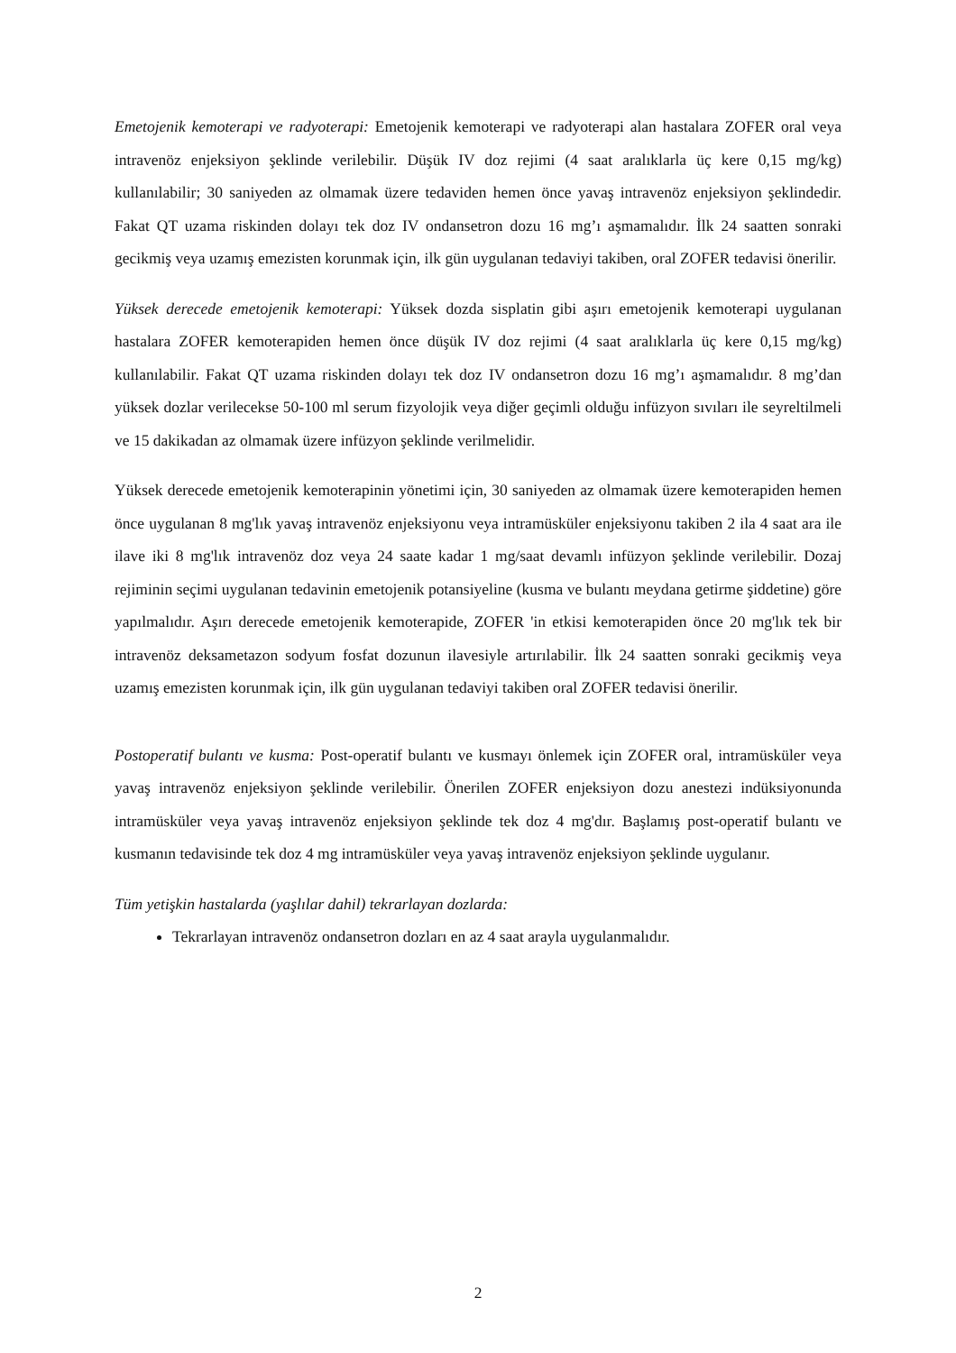Emetojenik kemoterapi ve radyoterapi: Emetojenik kemoterapi ve radyoterapi alan hastalara ZOFER oral veya intravenöz enjeksiyon şeklinde verilebilir. Düşük IV doz rejimi (4 saat aralıklarla üç kere 0,15 mg/kg) kullanılabilir; 30 saniyeden az olmamak üzere tedaviden hemen önce yavaş intravenöz enjeksiyon şeklindedir. Fakat QT uzama riskinden dolayı tek doz IV ondansetron dozu 16 mg’ı aşmamalıdır. İlk 24 saatten sonraki gecikmiş veya uzamış emezisten korunmak için, ilk gün uygulanan tedaviyi takiben, oral ZOFER tedavisi önerilir.
Yüksek derecede emetojenik kemoterapi: Yüksek dozda sisplatin gibi aşırı emetojenik kemoterapi uygulanan hastalara ZOFER kemoterapiden hemen önce düşük IV doz rejimi (4 saat aralıklarla üç kere 0,15 mg/kg) kullanılabilir. Fakat QT uzama riskinden dolayı tek doz IV ondansetron dozu 16 mg’ı aşmamalıdır. 8 mg’dan yüksek dozlar verilecekse 50-100 ml serum fizyolojik veya diğer geçimli olduğu infüzyon sıvıları ile seyreltilmeli ve 15 dakikadan az olmamak üzere infüzyon şeklinde verilmelidir.
Yüksek derecede emetojenik kemoterapinin yönetimi için, 30 saniyeden az olmamak üzere kemoterapiden hemen önce uygulanan 8 mg'lık yavaş intravenöz enjeksiyonu veya intramüsküler enjeksiyonu takiben 2 ila 4 saat ara ile ilave iki 8 mg'lık intravenöz doz veya 24 saate kadar 1 mg/saat devamlı infüzyon şeklinde verilebilir. Dozaj rejiminin seçimi uygulanan tedavinin emetojenik potansiyeline (kusma ve bulantı meydana getirme şiddetine) göre yapılmalıdır. Aşırı derecede emetojenik kemoterapide, ZOFER 'in etkisi kemoterapiden önce 20 mg'lık tek bir intravenöz deksametazon sodyum fosfat dozunun ilavesiyle artırılabilir. İlk 24 saatten sonraki gecikmiş veya uzamış emezisten korunmak için, ilk gün uygulanan tedaviyi takiben oral ZOFER tedavisi önerilir.
Postoperatif bulantı ve kusma: Post-operatif bulantı ve kusmayı önlemek için ZOFER oral, intramüsküler veya yavaş intravenöz enjeksiyon şeklinde verilebilir. Önerilen ZOFER enjeksiyon dozu anestezi indüksiyonunda intramüsküler veya yavaş intravenöz enjeksiyon şeklinde tek doz 4 mg'dır. Başlamış post-operatif bulantı ve kusmanın tedavisinde tek doz 4 mg intramüsküler veya yavaş intravenöz enjeksiyon şeklinde uygulanır.
Tüm yetişkin hastalarda (yaşlılar dahil) tekrarlayan dozlarda:
Tekrarlayan intravenöz ondansetron dozları en az 4 saat arayla uygulanmalıdır.
2